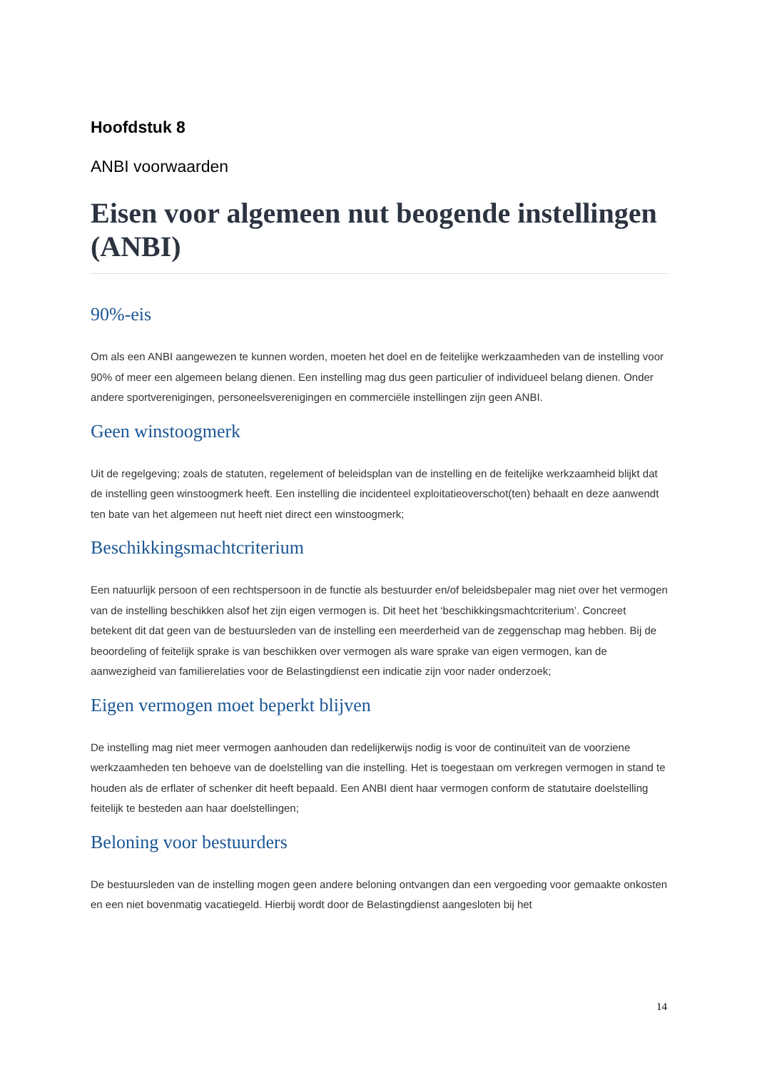Hoofdstuk 8
ANBI voorwaarden
Eisen voor algemeen nut beogende instellingen (ANBI)
90%-eis
Om als een ANBI aangewezen te kunnen worden, moeten het doel en de feitelijke werkzaamheden van de instelling voor 90% of meer een algemeen belang dienen. Een instelling mag dus geen particulier of individueel belang dienen. Onder andere sportverenigingen, personeelsverenigingen en commerciële instellingen zijn geen ANBI.
Geen winstoogmerk
Uit de regelgeving; zoals de statuten, regelement of beleidsplan van de instelling en de feitelijke werkzaamheid blijkt dat de instelling geen winstoogmerk heeft. Een instelling die incidenteel exploitatieoverschot(ten) behaalt en deze aanwendt ten bate van het algemeen nut heeft niet direct een winstoogmerk;
Beschikkingsmachtcriterium
Een natuurlijk persoon of een rechtspersoon in de functie als bestuurder en/of beleidsbepaler mag niet over het vermogen van de instelling beschikken alsof het zijn eigen vermogen is. Dit heet het ‘beschikkingsmachtcriterium’. Concreet betekent dit dat geen van de bestuursleden van de instelling een meerderheid van de zeggenschap mag hebben. Bij de beoordeling of feitelijk sprake is van beschikken over vermogen als ware sprake van eigen vermogen, kan de aanwezigheid van familierelaties voor de Belastingdienst een indicatie zijn voor nader onderzoek;
Eigen vermogen moet beperkt blijven
De instelling mag niet meer vermogen aanhouden dan redelijkerwijs nodig is voor de continuïteit van de voorziene werkzaamheden ten behoeve van de doelstelling van die instelling. Het is toegestaan om verkregen vermogen in stand te houden als de erflater of schenker dit heeft bepaald. Een ANBI dient haar vermogen conform de statutaire doelstelling feitelijk te besteden aan haar doelstellingen;
Beloning voor bestuurders
De bestuursleden van de instelling mogen geen andere beloning ontvangen dan een vergoeding voor gemaakte onkosten en een niet bovenmatig vacatiegeld. Hierbij wordt door de Belastingdienst aangesloten bij het
14